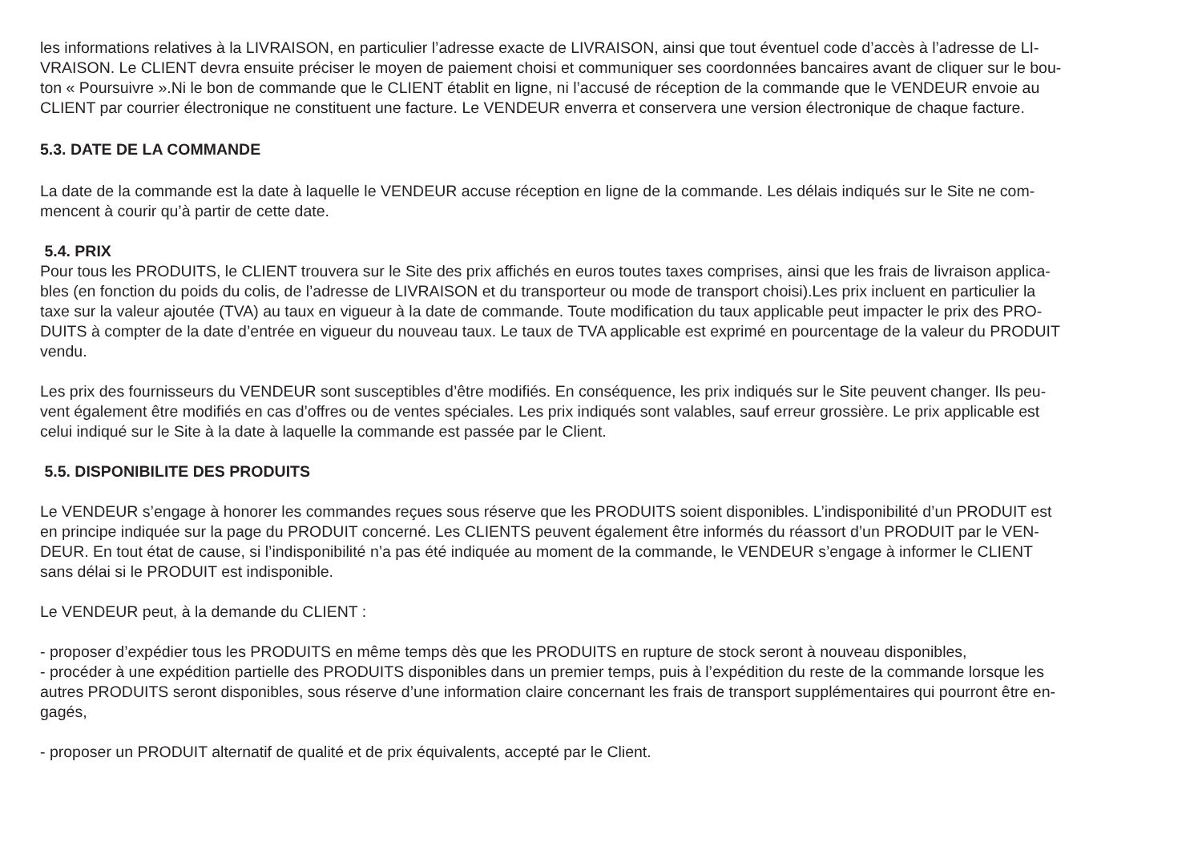les informations relatives à la LIVRAISON, en particulier l’adresse exacte de LIVRAISON, ainsi que tout éventuel code d’accès à l’adresse de LI-
VRAISON. Le CLIENT devra ensuite préciser le moyen de paiement choisi et communiquer ses coordonnées bancaires avant de cliquer sur le bou-
ton « Poursuivre ».Ni le bon de commande que le CLIENT établit en ligne, ni l’accusé de réception de la commande que le VENDEUR envoie au
CLIENT par courrier électronique ne constituent une facture. Le VENDEUR enverra et conservera une version électronique de chaque facture.
5.3. DATE DE LA COMMANDE
La date de la commande est la date à laquelle le VENDEUR accuse réception en ligne de la commande. Les délais indiqués sur le Site ne com-
mencent à courir qu’à partir de cette date.
5.4. PRIX
Pour tous les PRODUITS, le CLIENT trouvera sur le Site des prix affichés en euros toutes taxes comprises, ainsi que les frais de livraison applica-
bles (en fonction du poids du colis, de l’adresse de LIVRAISON et du transporteur ou mode de transport choisi).Les prix incluent en particulier la
taxe sur la valeur ajoutée (TVA) au taux en vigueur à la date de commande. Toute modification du taux applicable peut impacter le prix des PRO-
DUITS à compter de la date d’entrée en vigueur du nouveau taux. Le taux de TVA applicable est exprimé en pourcentage de la valeur du PRODUIT
vendu.
Les prix des fournisseurs du VENDEUR sont susceptibles d’être modifiés. En conséquence, les prix indiqués sur le Site peuvent changer. Ils peu-
vent également être modifiés en cas d’offres ou de ventes spéciales. Les prix indiqués sont valables, sauf erreur grossière. Le prix applicable est
celui indiqué sur le Site à la date à laquelle la commande est passée par le Client.
5.5. DISPONIBILITE DES PRODUITS
Le VENDEUR s’engage à honorer les commandes reçues sous réserve que les PRODUITS soient disponibles. L’indisponibilité d’un PRODUIT est
en principe indiquée sur la page du PRODUIT concerné. Les CLIENTS peuvent également être informés du réassort d’un PRODUIT par le VEN-
DEUR. En tout état de cause, si l’indisponibilité n’a pas été indiquée au moment de la commande, le VENDEUR s’engage à informer le CLIENT
sans délai si le PRODUIT est indisponible.
Le VENDEUR peut, à la demande du CLIENT :
- proposer d’expédier tous les PRODUITS en même temps dès que les PRODUITS en rupture de stock seront à nouveau disponibles,
- procéder à une expédition partielle des PRODUITS disponibles dans un premier temps, puis à l’expédition du reste de la commande lorsque les
autres PRODUITS seront disponibles, sous réserve d’une information claire concernant les frais de transport supplémentaires qui pourront être en-
gagés,
- proposer un PRODUIT alternatif de qualité et de prix équivalents, accepté par le Client.